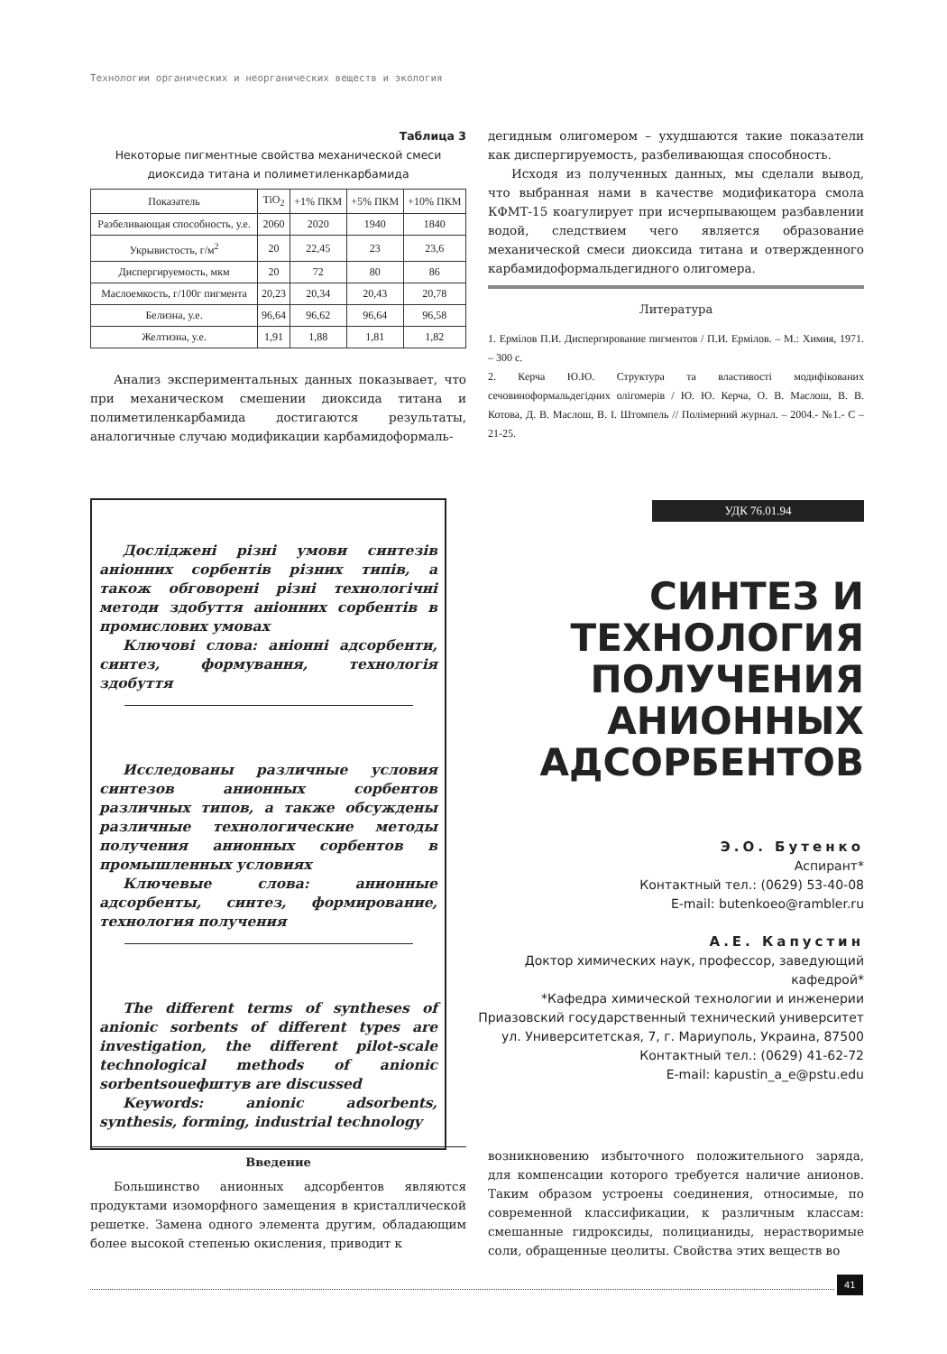Технологии органических и неорганических веществ и экология
Таблица 3
Некоторые пигментные свойства механической смеси диоксида титана и полиметиленкарбамида
| Показатель | TiO<sub>2</sub> | +1% ПКМ | +5% ПКМ | +10% ПКМ |
| --- | --- | --- | --- | --- |
| Разбеливающая способность, у.е. | 2060 | 2020 | 1940 | 1840 |
| Укрывистость, г/м<sup>2</sup> | 20 | 22,45 | 23 | 23,6 |
| Диспергируемость, мкм | 20 | 72 | 80 | 86 |
| Маслоемкость, г/100г пигмента | 20,23 | 20,34 | 20,43 | 20,78 |
| Белизна, у.е. | 96,64 | 96,62 | 96,64 | 96,58 |
| Желтизна, у.е. | 1,91 | 1,88 | 1,81 | 1,82 |
Анализ экспериментальных данных показывает, что при механическом смешении диоксида титана и полиметиленкарбамида достигаются результаты, аналогичные случаю модификации карбамидоформаль-
дегидным олигомером – ухудшаются такие показатели как диспергируемость, разбеливающая способность.
Исходя из полученных данных, мы сделали вывод, что выбранная нами в качестве модификатора смола КФМТ-15 коагулирует при исчерпывающем разбавлении водой, следствием чего является образование механической смеси диоксида титана и отвержденного карбамидоформальдегидного олигомера.
Литература
1. Ермілов П.И. Диспергирование пигментов / П.И. Ермілов. – М.: Химия, 1971. – 300 с.
2. Керча Ю.Ю. Структура та властивості модифікованих сечовиноформальдегідних олігомерів / Ю. Ю. Керча, О. В. Маслош, В. В. Котова, Д. В. Маслош, В. І. Штомпель // Полімерний журнал. – 2004.- №1.- С – 21-25.
Досліджені різні умови синтезів аніонних сорбентів різних типів, а також обговорені різні технологічні методи здобуття аніонних сорбентів в промислових умовах
Ключові слова: аніонні адсорбенти, синтез, формування, технологія здобуття
Исследованы различные условия синтезов анионных сорбентов различных типов, а также обсуждены различные технологические методы получения анионных сорбентов в промышленных условиях
Ключевые слова: анионные адсорбенты, синтез, формирование, технология получения
The different terms of syntheses of anionic sorbents of different types are investigation, the different pilot-scale technological methods of anionic sorbentsоuефштув are discussed
Keywords: anionic adsorbents, synthesis, forming, industrial technology
УДК 76.01.94
СИНТЕЗ И ТЕХНОЛОГИЯ ПОЛУЧЕНИЯ АНИОННЫХ АДСОРБЕНТОВ
Э.О. Бутенко
Аспирант*
Контактный тел.: (0629) 53-40-08
E-mail: butenkoeo@rambler.ru
А.Е. Капустин
Доктор химических наук, профессор, заведующий кафедрой*
*Кафедра химической технологии и инженерии
Приазовский государственный технический университет
ул. Университетская, 7, г. Мариуполь, Украина, 87500
Контактный тел.: (0629) 41-62-72
E-mail: kapustin_a_e@pstu.edu
Введение
Большинство анионных адсорбентов являются продуктами изоморфного замещения в кристаллической решетке. Замена одного элемента другим, обладающим более высокой степенью окисления, приводит к
возникновению избыточного положительного заряда, для компенсации которого требуется наличие анионов. Таким образом устроены соединения, относимые, по современной классификации, к различным классам: смешанные гидроксиды, полицианиды, нерастворимые соли, обращенные цеолиты. Свойства этих веществ во
41